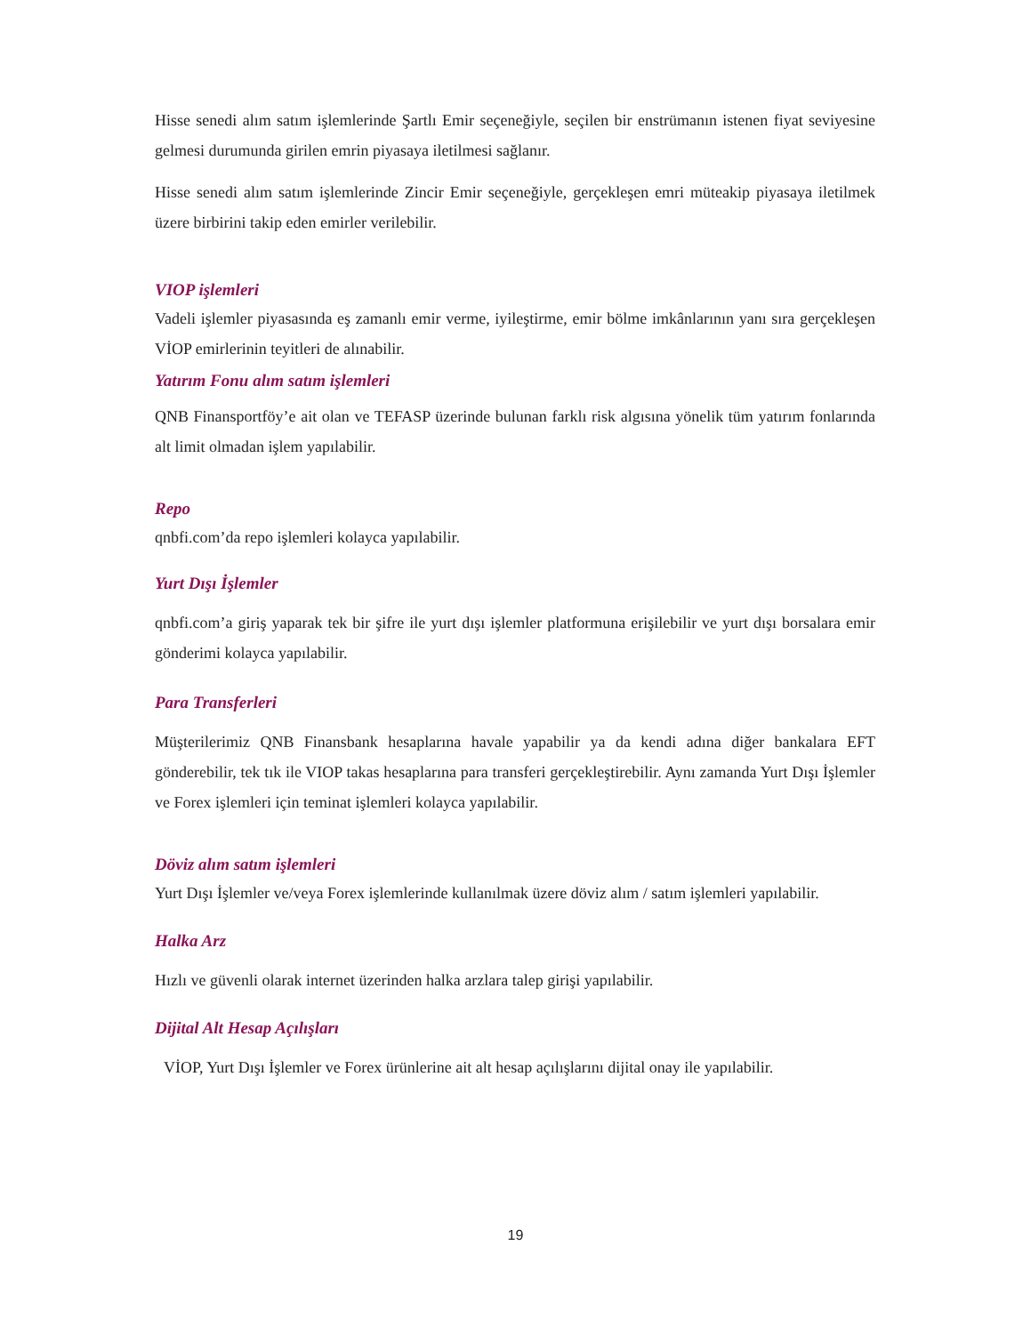Hisse senedi alım satım işlemlerinde Şartlı Emir seçeneğiyle, seçilen bir enstrümanın istenen fiyat seviyesine gelmesi durumunda girilen emrin piyasaya iletilmesi sağlanır.
Hisse senedi alım satım işlemlerinde Zincir Emir seçeneğiyle, gerçekleşen emri müteakip piyasaya iletilmek üzere birbirini takip eden emirler verilebilir.
VIOP işlemleri
Vadeli işlemler piyasasında eş zamanlı emir verme, iyileştirme, emir bölme imkânlarının yanı sıra gerçekleşen VİOP emirlerinin teyitleri de alınabilir.
Yatırım Fonu alım satım işlemleri
QNB Finansportföy’e ait olan ve TEFASP üzerinde bulunan farklı risk algısına yönelik tüm yatırım fonlarında alt limit olmadan işlem yapılabilir.
Repo
qnbfi.com’da repo işlemleri kolayca yapılabilir.
Yurt Dışı İşlemler
qnbfi.com’a giriş yaparak tek bir şifre ile yurt dışı işlemler platformuna erişilebilir ve yurt dışı borsalara emir gönderimi kolayca yapılabilir.
Para Transferleri
Müşterilerimiz QNB Finansbank hesaplarına havale yapabilir ya da kendi adına diğer bankalara EFT gönderebilir, tek tık ile VIOP takas hesaplarına para transferi gerçekleştirebilir. Aynı zamanda Yurt Dışı İşlemler ve Forex işlemleri için teminat işlemleri kolayca yapılabilir.
Döviz alım satım işlemleri
Yurt Dışı İşlemler ve/veya Forex işlemlerinde kullanılmak üzere döviz alım / satım işlemleri yapılabilir.
Halka Arz
Hızlı ve güvenli olarak internet üzerinden halka arzlara talep girişi yapılabilir.
Dijital Alt Hesap Açılışları
VİOP, Yurt Dışı İşlemler ve Forex ürünlerine ait alt hesap açılışlarını dijital onay ile yapılabilir.
19